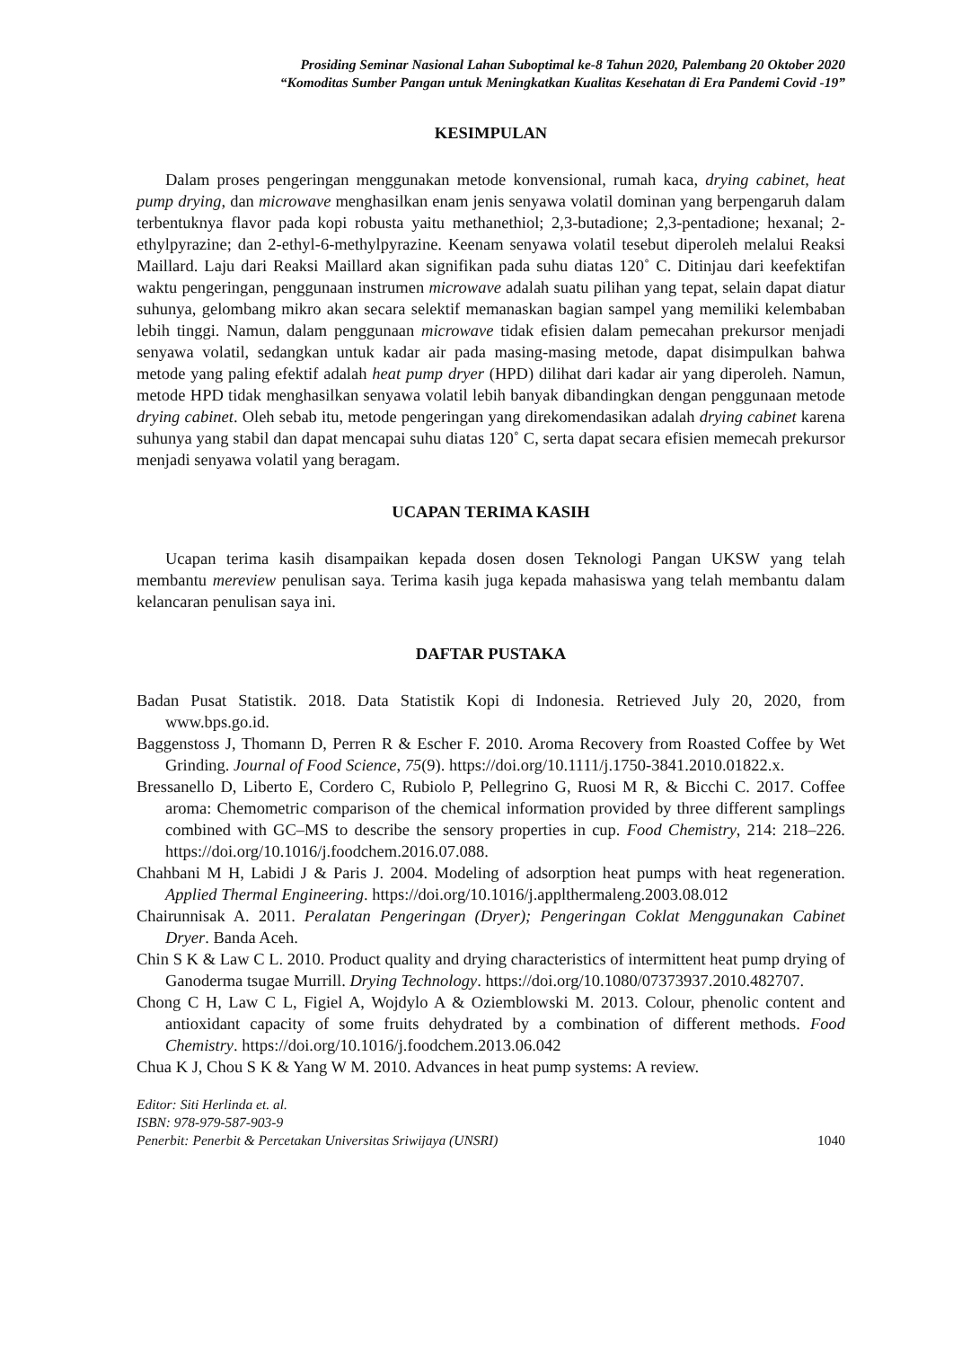Prosiding Seminar Nasional Lahan Suboptimal ke-8 Tahun 2020, Palembang 20 Oktober 2020
“Komoditas Sumber Pangan untuk Meningkatkan Kualitas Kesehatan di Era Pandemi Covid -19”
KESIMPULAN
Dalam proses pengeringan menggunakan metode konvensional, rumah kaca, drying cabinet, heat pump drying, dan microwave menghasilkan enam jenis senyawa volatil dominan yang berpengaruh dalam terbentuknya flavor pada kopi robusta yaitu methanethiol; 2,3-butadione; 2,3-pentadione; hexanal; 2-ethylpyrazine; dan 2-ethyl-6-methylpyrazine. Keenam senyawa volatil tesebut diperoleh melalui Reaksi Maillard. Laju dari Reaksi Maillard akan signifikan pada suhu diatas 120˚ C. Ditinjau dari keefektifan waktu pengeringan, penggunaan instrumen microwave adalah suatu pilihan yang tepat, selain dapat diatur suhunya, gelombang mikro akan secara selektif memanaskan bagian sampel yang memiliki kelembaban lebih tinggi. Namun, dalam penggunaan microwave tidak efisien dalam pemecahan prekursor menjadi senyawa volatil, sedangkan untuk kadar air pada masing-masing metode, dapat disimpulkan bahwa metode yang paling efektif adalah heat pump dryer (HPD) dilihat dari kadar air yang diperoleh. Namun, metode HPD tidak menghasilkan senyawa volatil lebih banyak dibandingkan dengan penggunaan metode drying cabinet. Oleh sebab itu, metode pengeringan yang direkomendasikan adalah drying cabinet karena suhunya yang stabil dan dapat mencapai suhu diatas 120˚ C, serta dapat secara efisien memecah prekursor menjadi senyawa volatil yang beragam.
UCAPAN TERIMA KASIH
Ucapan terima kasih disampaikan kepada dosen dosen Teknologi Pangan UKSW yang telah membantu mereview penulisan saya. Terima kasih juga kepada mahasiswa yang telah membantu dalam kelancaran penulisan saya ini.
DAFTAR PUSTAKA
Badan Pusat Statistik. 2018. Data Statistik Kopi di Indonesia. Retrieved July 20, 2020, from www.bps.go.id.
Baggenstoss J, Thomann D, Perren R & Escher F. 2010. Aroma Recovery from Roasted Coffee by Wet Grinding. Journal of Food Science, 75(9). https://doi.org/10.1111/j.1750-3841.2010.01822.x.
Bressanello D, Liberto E, Cordero C, Rubiolo P, Pellegrino G, Ruosi M R, & Bicchi C. 2017. Coffee aroma: Chemometric comparison of the chemical information provided by three different samplings combined with GC–MS to describe the sensory properties in cup. Food Chemistry, 214: 218–226. https://doi.org/10.1016/j.foodchem.2016.07.088.
Chahbani M H, Labidi J & Paris J. 2004. Modeling of adsorption heat pumps with heat regeneration. Applied Thermal Engineering. https://doi.org/10.1016/j.applthermaleng.2003.08.012
Chairunnisak A. 2011. Peralatan Pengeringan (Dryer); Pengeringan Coklat Menggunakan Cabinet Dryer. Banda Aceh.
Chin S K & Law C L. 2010. Product quality and drying characteristics of intermittent heat pump drying of Ganoderma tsugae Murrill. Drying Technology. https://doi.org/10.1080/07373937.2010.482707.
Chong C H, Law C L, Figiel A, Wojdylo A & Oziemblowski M. 2013. Colour, phenolic content and antioxidant capacity of some fruits dehydrated by a combination of different methods. Food Chemistry. https://doi.org/10.1016/j.foodchem.2013.06.042
Chua K J, Chou S K & Yang W M. 2010. Advances in heat pump systems: A review.
Editor: Siti Herlinda et. al.
ISBN: 978-979-587-903-9
Penerbit: Penerbit & Percetakan Universitas Sriwijaya (UNSRI) 1040